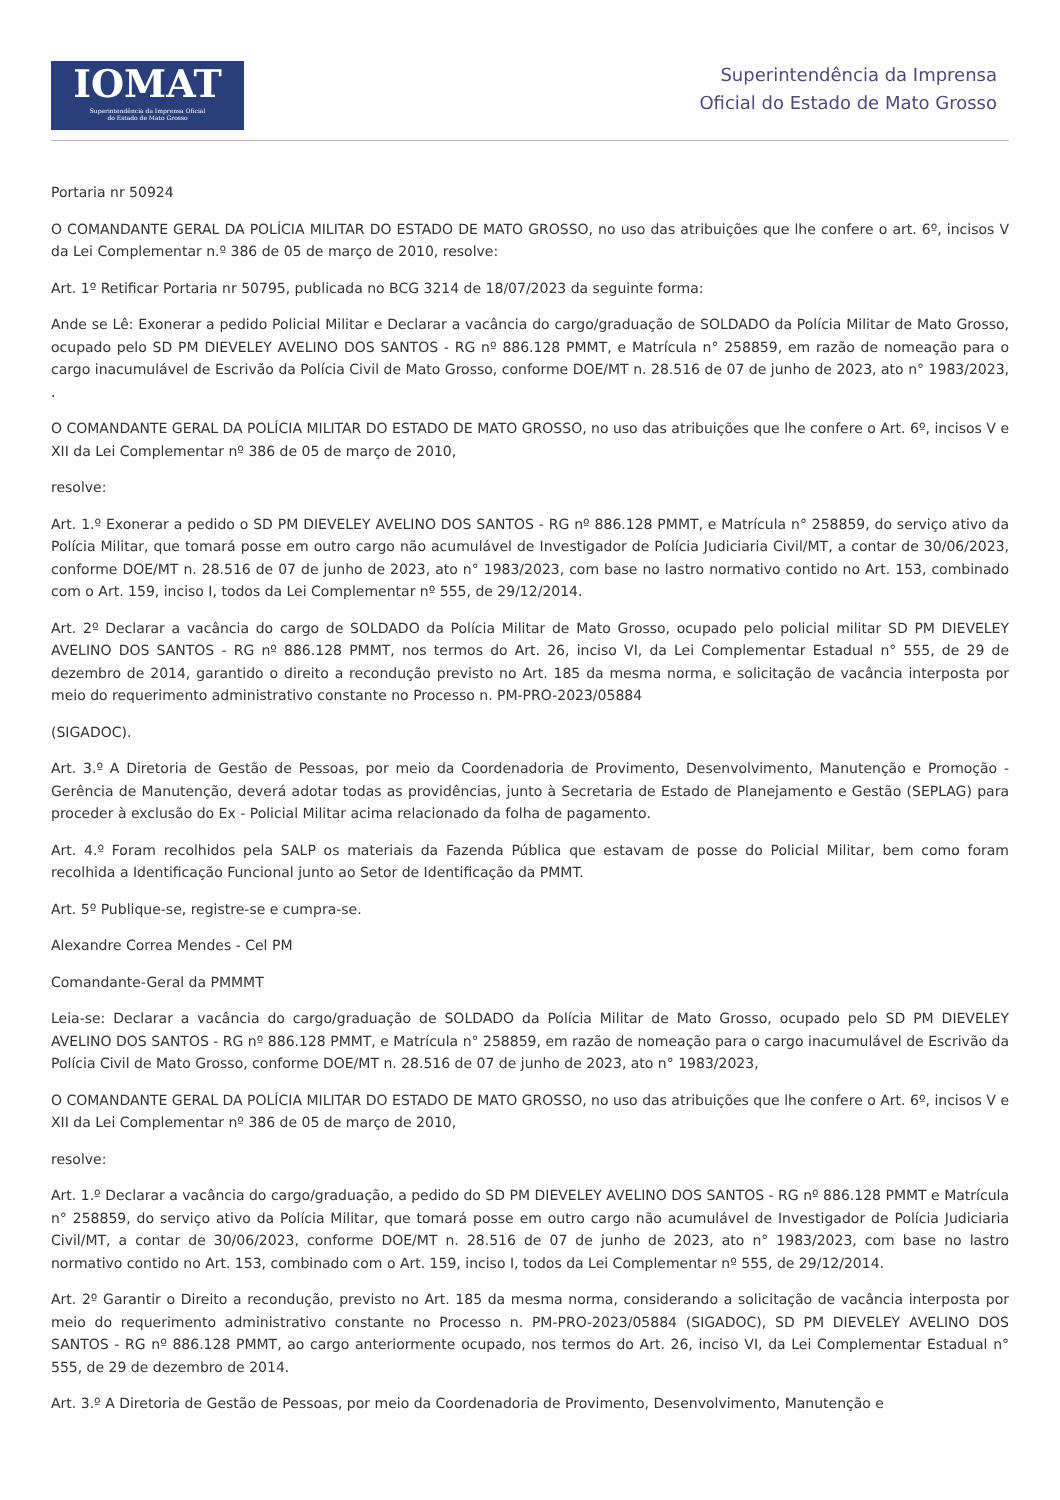IOMAT
Superintendência da Imprensa Oficial
do Estado de Mato Grosso
Superintendência da Imprensa
Oficial do Estado de Mato Grosso
Portaria nr 50924
O COMANDANTE GERAL DA POLÍCIA MILITAR DO ESTADO DE MATO GROSSO, no uso das atribuições que lhe confere o art. 6º, incisos V da Lei Complementar n.º 386 de 05 de março de 2010, resolve:
Art. 1º Retificar Portaria nr 50795, publicada no BCG 3214 de 18/07/2023 da seguinte forma:
Ande se Lê: Exonerar a pedido Policial Militar e Declarar a vacância do cargo/graduação de SOLDADO da Polícia Militar de Mato Grosso, ocupado pelo SD PM DIEVELEY AVELINO DOS SANTOS - RG nº 886.128 PMMT, e Matrícula n° 258859, em razão de nomeação para o cargo inacumulável de Escrivão da Polícia Civil de Mato Grosso, conforme DOE/MT n. 28.516 de 07 de junho de 2023, ato n° 1983/2023, .
O COMANDANTE GERAL DA POLÍCIA MILITAR DO ESTADO DE MATO GROSSO, no uso das atribuições que lhe confere o Art. 6º, incisos V e XII da Lei Complementar nº 386 de 05 de março de 2010,
resolve:
Art. 1.º Exonerar a pedido o SD PM DIEVELEY AVELINO DOS SANTOS - RG nº 886.128 PMMT, e Matrícula n° 258859, do serviço ativo da Polícia Militar, que tomará posse em outro cargo não acumulável de Investigador de Polícia Judiciaria Civil/MT, a contar de 30/06/2023, conforme DOE/MT n. 28.516 de 07 de junho de 2023, ato n° 1983/2023, com base no lastro normativo contido no Art. 153, combinado com o Art. 159, inciso I, todos da Lei Complementar nº 555, de 29/12/2014.
Art. 2º Declarar a vacância do cargo de SOLDADO da Polícia Militar de Mato Grosso, ocupado pelo policial militar SD PM DIEVELEY AVELINO DOS SANTOS - RG nº 886.128 PMMT, nos termos do Art. 26, inciso VI, da Lei Complementar Estadual n° 555, de 29 de dezembro de 2014, garantido o direito a recondução previsto no Art. 185 da mesma norma, e solicitação de vacância interposta por meio do requerimento administrativo constante no Processo n. PM-PRO-2023/05884
(SIGADOC).
Art. 3.º A Diretoria de Gestão de Pessoas, por meio da Coordenadoria de Provimento, Desenvolvimento, Manutenção e Promoção - Gerência de Manutenção, deverá adotar todas as providências, junto à Secretaria de Estado de Planejamento e Gestão (SEPLAG) para proceder à exclusão do Ex - Policial Militar acima relacionado da folha de pagamento.
Art. 4.º Foram recolhidos pela SALP os materiais da Fazenda Pública que estavam de posse do Policial Militar, bem como foram recolhida a Identificação Funcional junto ao Setor de Identificação da PMMT.
Art. 5º Publique-se, registre-se e cumpra-se.
Alexandre Correa Mendes - Cel PM
Comandante-Geral da PMMMT
Leia-se: Declarar a vacância do cargo/graduação de SOLDADO da Polícia Militar de Mato Grosso, ocupado pelo SD PM DIEVELEY AVELINO DOS SANTOS - RG nº 886.128 PMMT, e Matrícula n° 258859, em razão de nomeação para o cargo inacumulável de Escrivão da Polícia Civil de Mato Grosso, conforme DOE/MT n. 28.516 de 07 de junho de 2023, ato n° 1983/2023,
O COMANDANTE GERAL DA POLÍCIA MILITAR DO ESTADO DE MATO GROSSO, no uso das atribuições que lhe confere o Art. 6º, incisos V e XII da Lei Complementar nº 386 de 05 de março de 2010,
resolve:
Art. 1.º Declarar a vacância do cargo/graduação, a pedido do SD PM DIEVELEY AVELINO DOS SANTOS - RG nº 886.128 PMMT e Matrícula n° 258859, do serviço ativo da Polícia Militar, que tomará posse em outro cargo não acumulável de Investigador de Polícia Judiciaria Civil/MT, a contar de 30/06/2023, conforme DOE/MT n. 28.516 de 07 de junho de 2023, ato n° 1983/2023, com base no lastro normativo contido no Art. 153, combinado com o Art. 159, inciso I, todos da Lei Complementar nº 555, de 29/12/2014.
Art. 2º Garantir o Direito a recondução, previsto no Art. 185 da mesma norma, considerando a solicitação de vacância interposta por meio do requerimento administrativo constante no Processo n. PM-PRO-2023/05884 (SIGADOC), SD PM DIEVELEY AVELINO DOS SANTOS - RG nº 886.128 PMMT, ao cargo anteriormente ocupado, nos termos do Art. 26, inciso VI, da Lei Complementar Estadual n° 555, de 29 de dezembro de 2014.
Art. 3.º A Diretoria de Gestão de Pessoas, por meio da Coordenadoria de Provimento, Desenvolvimento, Manutenção e